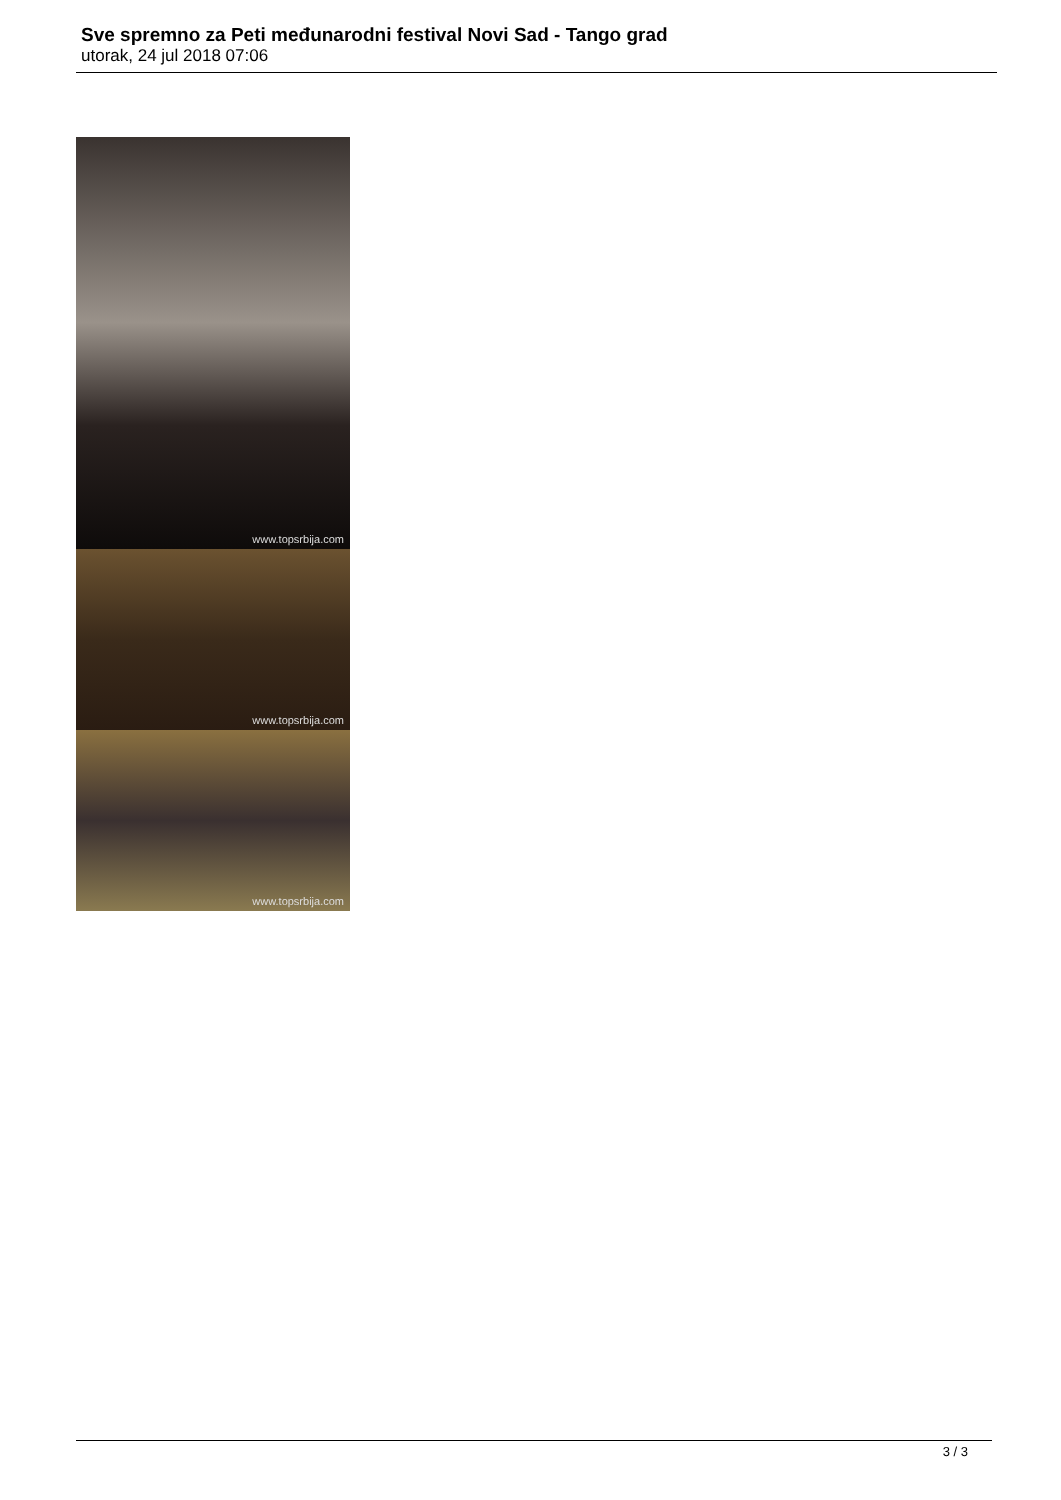Sve spremno za Peti međunarodni festival Novi Sad - Tango grad
utorak, 24 jul 2018 07:06
www.topsrbija.com
www.topsrbija.com
www.topsrbija.com
3 / 3